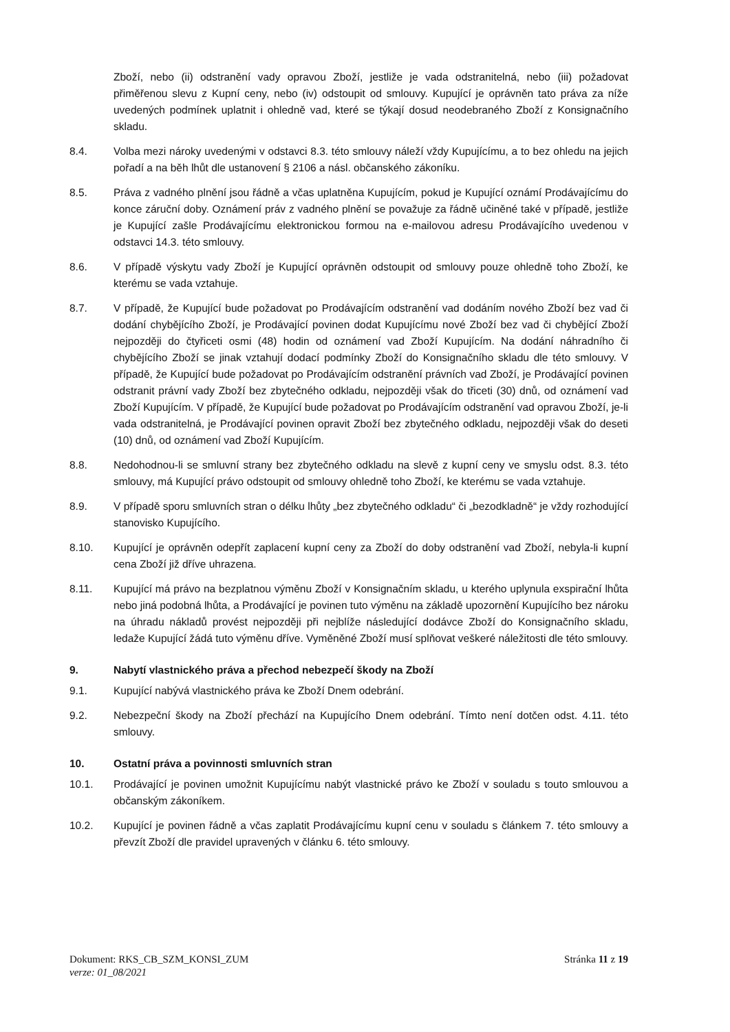Zboží, nebo (ii) odstranění vady opravou Zboží, jestliže je vada odstranitelná, nebo (iii) požadovat přiměřenou slevu z Kupní ceny, nebo (iv) odstoupit od smlouvy. Kupující je oprávněn tato práva za níže uvedených podmínek uplatnit i ohledně vad, které se týkají dosud neodebraného Zboží z Konsignačního skladu.
8.4. Volba mezi nároky uvedenými v odstavci 8.3. této smlouvy náleží vždy Kupujícímu, a to bez ohledu na jejich pořadí a na běh lhůt dle ustanovení § 2106 a násl. občanského zákoníku.
8.5. Práva z vadného plnění jsou řádně a včas uplatněna Kupujícím, pokud je Kupující oznámí Prodávajícímu do konce záruční doby. Oznámení práv z vadného plnění se považuje za řádně učiněné také v případě, jestliže je Kupující zašle Prodávajícímu elektronickou formou na e-mailovou adresu Prodávajícího uvedenou v odstavci 14.3. této smlouvy.
8.6. V případě výskytu vady Zboží je Kupující oprávněn odstoupit od smlouvy pouze ohledně toho Zboží, ke kterému se vada vztahuje.
8.7. V případě, že Kupující bude požadovat po Prodávajícím odstranění vad dodáním nového Zboží bez vad či dodání chybějícího Zboží, je Prodávající povinen dodat Kupujícímu nové Zboží bez vad či chybějící Zboží nejpozději do čtyřiceti osmi (48) hodin od oznámení vad Zboží Kupujícím. Na dodání náhradního či chybějícího Zboží se jinak vztahují dodací podmínky Zboží do Konsignačního skladu dle této smlouvy. V případě, že Kupující bude požadovat po Prodávajícím odstranění právních vad Zboží, je Prodávající povinen odstranit právní vady Zboží bez zbytečného odkladu, nejpozději však do třiceti (30) dnů, od oznámení vad Zboží Kupujícím. V případě, že Kupující bude požadovat po Prodávajícím odstranění vad opravou Zboží, je-li vada odstranitelná, je Prodávající povinen opravit Zboží bez zbytečného odkladu, nejpozději však do deseti (10) dnů, od oznámení vad Zboží Kupujícím.
8.8. Nedohodnou-li se smluvní strany bez zbytečného odkladu na slevě z kupní ceny ve smyslu odst. 8.3. této smlouvy, má Kupující právo odstoupit od smlouvy ohledně toho Zboží, ke kterému se vada vztahuje.
8.9. V případě sporu smluvních stran o délku lhůty „bez zbytečného odkladu“ či „bezodkladně“ je vždy rozhodující stanovisko Kupujícího.
8.10. Kupující je oprávněn odepřít zaplacení kupní ceny za Zboží do doby odstranění vad Zboží, nebyla-li kupní cena Zboží již dříve uhrazena.
8.11. Kupující má právo na bezplatnou výměnu Zboží v Konsignačním skladu, u kterého uplynula exspirační lhůta nebo jiná podobná lhůta, a Prodávající je povinen tuto výměnu na základě upozornění Kupujícího bez nároku na úhradu nákladů provést nejpozději při nejblíže následující dodávce Zboží do Konsignačního skladu, ledaže Kupující žádá tuto výměnu dříve. Vyměněné Zboží musí splňovat veškeré náležitosti dle této smlouvy.
9. Nabytí vlastnického práva a přechod nebezpečí škody na Zboží
9.1. Kupující nabývá vlastnického práva ke Zboží Dnem odebrání.
9.2. Nebezpeční škody na Zboží přechází na Kupujícího Dnem odebrání. Tímto není dotčen odst. 4.11. této smlouvy.
10. Ostatní práva a povinnosti smluvních stran
10.1. Prodávající je povinen umožnit Kupujícímu nabýt vlastnické právo ke Zboží v souladu s touto smlouvou a občanským zákoníkem.
10.2. Kupující je povinen řádně a včas zaplatit Prodávajícímu kupní cenu v souladu s článkem 7. této smlouvy a převzít Zboží dle pravidel upravených v článku 6. této smlouvy.
Dokument: RKS_CB_SZM_KONSI_ZUM Stránka 11 z 19
verze: 01_08/2021